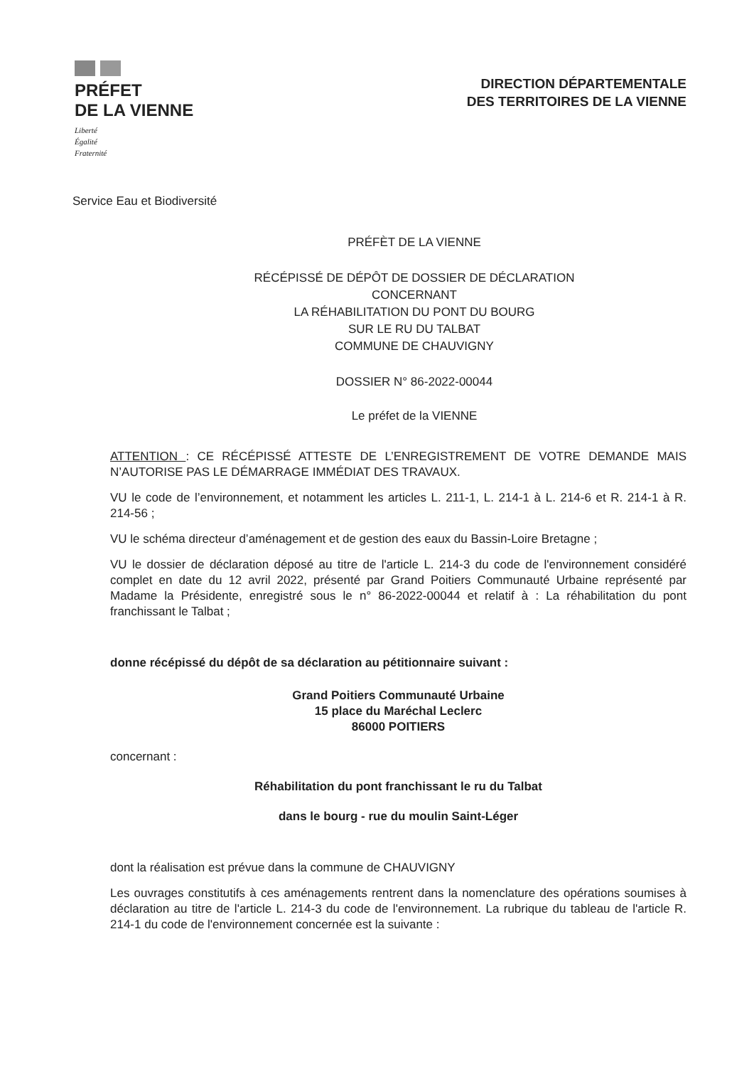PRÉFET
DE LA VIENNE
Liberté
Égalité
Fraternité
DIRECTION DÉPARTEMENTALE
DES TERRITOIRES DE LA VIENNE
Service Eau et Biodiversité
PRÉFÈT DE LA VIENNE
RÉCÉPISSÉ DE DÉPÔT DE DOSSIER DE DÉCLARATION
CONCERNANT
LA RÉHABILITATION DU PONT DU BOURG
SUR LE RU DU TALBAT
COMMUNE DE CHAUVIGNY
DOSSIER N° 86-2022-00044
Le préfet de la VIENNE
ATTENTION : CE RÉCÉPISSÉ ATTESTE DE L’ENREGISTREMENT DE VOTRE DEMANDE MAIS N’AUTORISE PAS LE DÉMARRAGE IMMÉDIAT DES TRAVAUX.
VU le code de l’environnement, et notamment les articles L. 211-1, L. 214-1 à L. 214-6 et R. 214-1 à R. 214-56 ;
VU le schéma directeur d’aménagement et de gestion des eaux du Bassin-Loire Bretagne ;
VU le dossier de déclaration déposé au titre de l'article L. 214-3 du code de l'environnement considéré complet en date du 12 avril 2022, présenté par Grand Poitiers Communauté Urbaine représenté par Madame la Présidente, enregistré sous le n° 86-2022-00044 et relatif à : La réhabilitation du pont franchissant le Talbat ;
donne récépissé du dépôt de sa déclaration au pétitionnaire suivant :
Grand Poitiers Communauté Urbaine
15 place du Maréchal Leclerc
86000 POITIERS
concernant :
Réhabilitation du pont franchissant le ru du Talbat
dans le bourg - rue du moulin Saint-Léger
dont la réalisation est prévue dans la commune de CHAUVIGNY
Les ouvrages constitutifs à ces aménagements rentrent dans la nomenclature des opérations soumises à déclaration au titre de l'article L. 214-3 du code de l'environnement. La rubrique du tableau de l'article R. 214-1 du code de l'environnement concernée est la suivante :